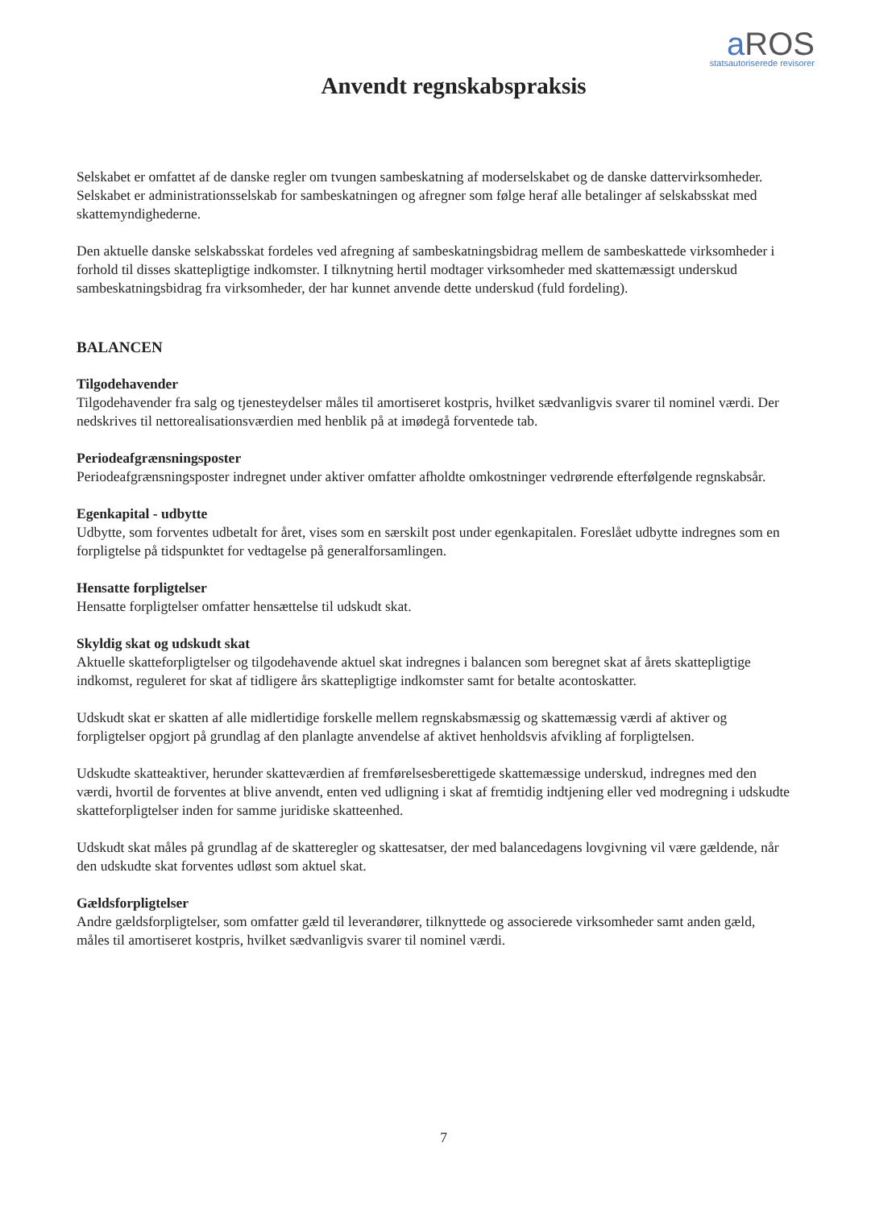a ROS
statsautoriserede revisorer
Anvendt regnskabspraksis
Selskabet er omfattet af de danske regler om tvungen sambeskatning af moderselskabet og de danske dattervirksomheder. Selskabet er administrationsselskab for sambeskatningen og afregner som følge heraf alle betalinger af selskabsskat med skattemyndighederne.
Den aktuelle danske selskabsskat fordeles ved afregning af sambeskatningsbidrag mellem de sambeskattede virksomheder i forhold til disses skattepligtige indkomster. I tilknytning hertil modtager virksomheder med skattemæssigt underskud sambeskatningsbidrag fra virksomheder, der har kunnet anvende dette underskud (fuld fordeling).
BALANCEN
Tilgodehavender
Tilgodehavender fra salg og tjenesteydelser måles til amortiseret kostpris, hvilket sædvanligvis svarer til nominel værdi. Der nedskrives til nettorealisationsværdien med henblik på at imødegå forventede tab.
Periodeafgrænsningsposter
Periodeafgrænsningsposter indregnet under aktiver omfatter afholdte omkostninger vedrørende efterfølgende regnskabsår.
Egenkapital - udbytte
Udbytte, som forventes udbetalt for året, vises som en særskilt post under egenkapitalen. Foreslået udbytte indregnes som en forpligtelse på tidspunktet for vedtagelse på generalforsamlingen.
Hensatte forpligtelser
Hensatte forpligtelser omfatter hensættelse til udskudt skat.
Skyldig skat og udskudt skat
Aktuelle skatteforpligtelser og tilgodehavende aktuel skat indregnes i balancen som beregnet skat af årets skattepligtige indkomst, reguleret for skat af tidligere års skattepligtige indkomster samt for betalte acontoskatter.
Udskudt skat er skatten af alle midlertidige forskelle mellem regnskabsmæssig og skattemæssig værdi af aktiver og forpligtelser opgjort på grundlag af den planlagte anvendelse af aktivet henholdsvis afvikling af forpligtelsen.
Udskudte skatteaktiver, herunder skatteværdien af fremførelsesberettigede skattemæssige underskud, indregnes med den værdi, hvortil de forventes at blive anvendt, enten ved udligning i skat af fremtidig indtjening eller ved modregning i udskudte skatteforpligtelser inden for samme juridiske skatteenhed.
Udskudt skat måles på grundlag af de skatteregler og skattesatser, der med balancedagens lovgivning vil være gældende, når den udskudte skat forventes udløst som aktuel skat.
Gældsforpligtelser
Andre gældsforpligtelser, som omfatter gæld til leverandører, tilknyttede og associerede virksomheder samt anden gæld, måles til amortiseret kostpris, hvilket sædvanligvis svarer til nominel værdi.
7